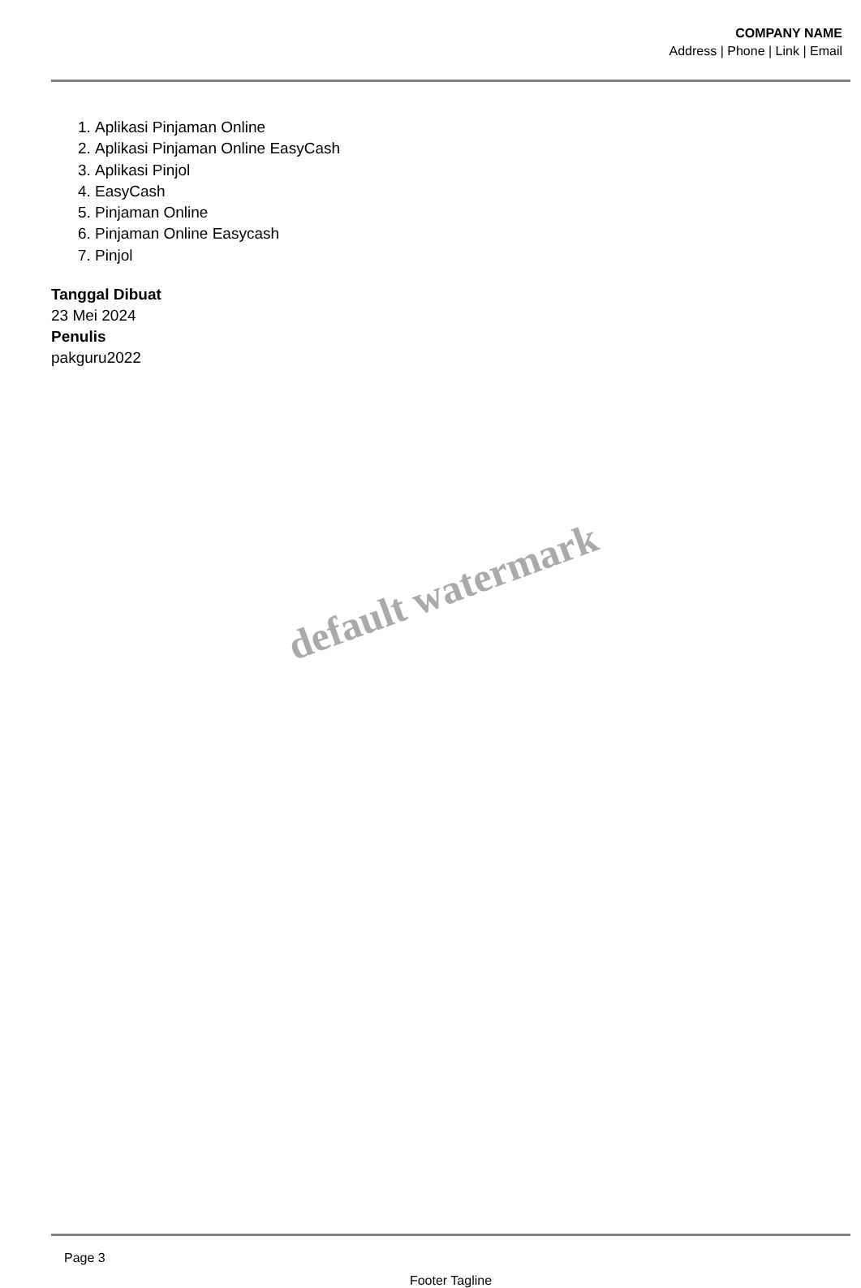COMPANY NAME
Address | Phone | Link | Email
1. Aplikasi Pinjaman Online
2. Aplikasi Pinjaman Online EasyCash
3. Aplikasi Pinjol
4. EasyCash
5. Pinjaman Online
6. Pinjaman Online Easycash
7. Pinjol
Tanggal Dibuat
23 Mei 2024
Penulis
pakguru2022
default watermark
Page 3
Footer Tagline